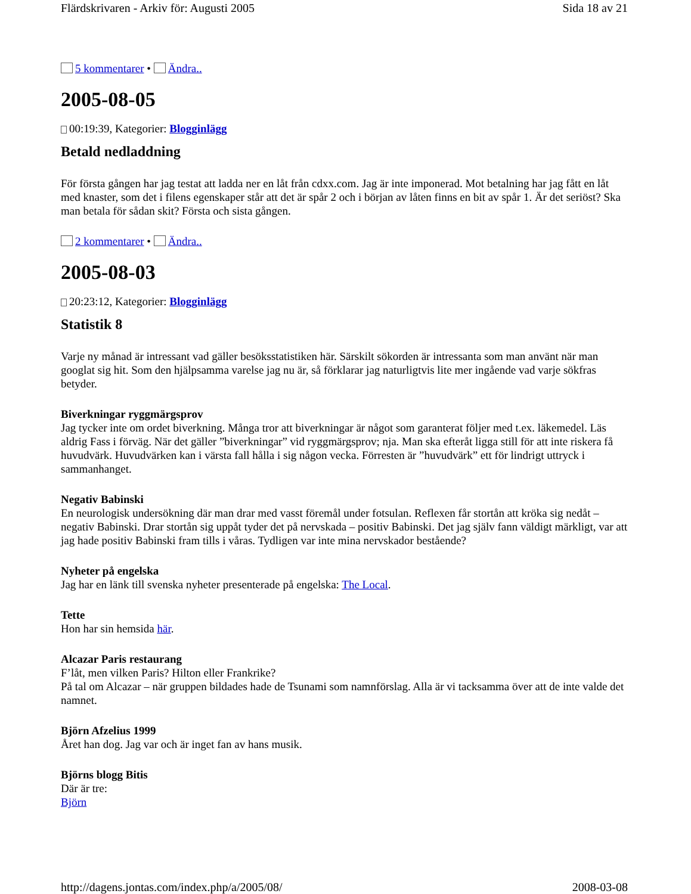Flärdskrivaren - Arkiv för: Augusti 2005 Sida 18 av 21
5 kommentarer • Ändra..
2005-08-05
00:19:39, Kategorier: Blogginlägg
Betald nedladdning
För första gången har jag testat att ladda ner en låt från cdxx.com. Jag är inte imponerad. Mot betalning har jag fått en låt med knaster, som det i filens egenskaper står att det är spår 2 och i början av låten finns en bit av spår 1. Är det seriöst? Ska man betala för sådan skit? Första och sista gången.
2 kommentarer • Ändra..
2005-08-03
20:23:12, Kategorier: Blogginlägg
Statistik 8
Varje ny månad är intressant vad gäller besöksstatistiken här. Särskilt sökorden är intressanta som man använt när man googlat sig hit. Som den hjälpsamma varelse jag nu är, så förklarar jag naturligtvis lite mer ingående vad varje sökfras betyder.
Biverkningar ryggmärgsprov
Jag tycker inte om ordet biverkning. Många tror att biverkningar är något som garanterat följer med t.ex. läkemedel. Läs aldrig Fass i förväg. När det gäller ”biverkningar” vid ryggmärgsprov; nja. Man ska efteråt ligga still för att inte riskera få huvudvärk. Huvudvärken kan i värsta fall hålla i sig någon vecka. Förresten är ”huvudvärk” ett för lindrigt uttryck i sammanhanget.
Negativ Babinski
En neurologisk undersökning där man drar med vasst föremål under fotsulan. Reflexen får stortån att kröka sig nedåt – negativ Babinski. Drar stortån sig uppåt tyder det på nervskada – positiv Babinski. Det jag själv fann väldigt märkligt, var att jag hade positiv Babinski fram tills i våras. Tydligen var inte mina nervskador bestående?
Nyheter på engelska
Jag har en länk till svenska nyheter presenterade på engelska: The Local.
Tette
Hon har sin hemsida här.
Alcazar Paris restaurang
F’låt, men vilken Paris? Hilton eller Frankrike?
På tal om Alcazar – när gruppen bildades hade de Tsunami som namnförslag. Alla är vi tacksamma över att de inte valde det namnet.
Björn Afzelius 1999
Året han dog. Jag var och är inget fan av hans musik.
Björns blogg Bitis
Där är tre:
Björn
http://dagens.jontas.com/index.php/a/2005/08/ 2008-03-08